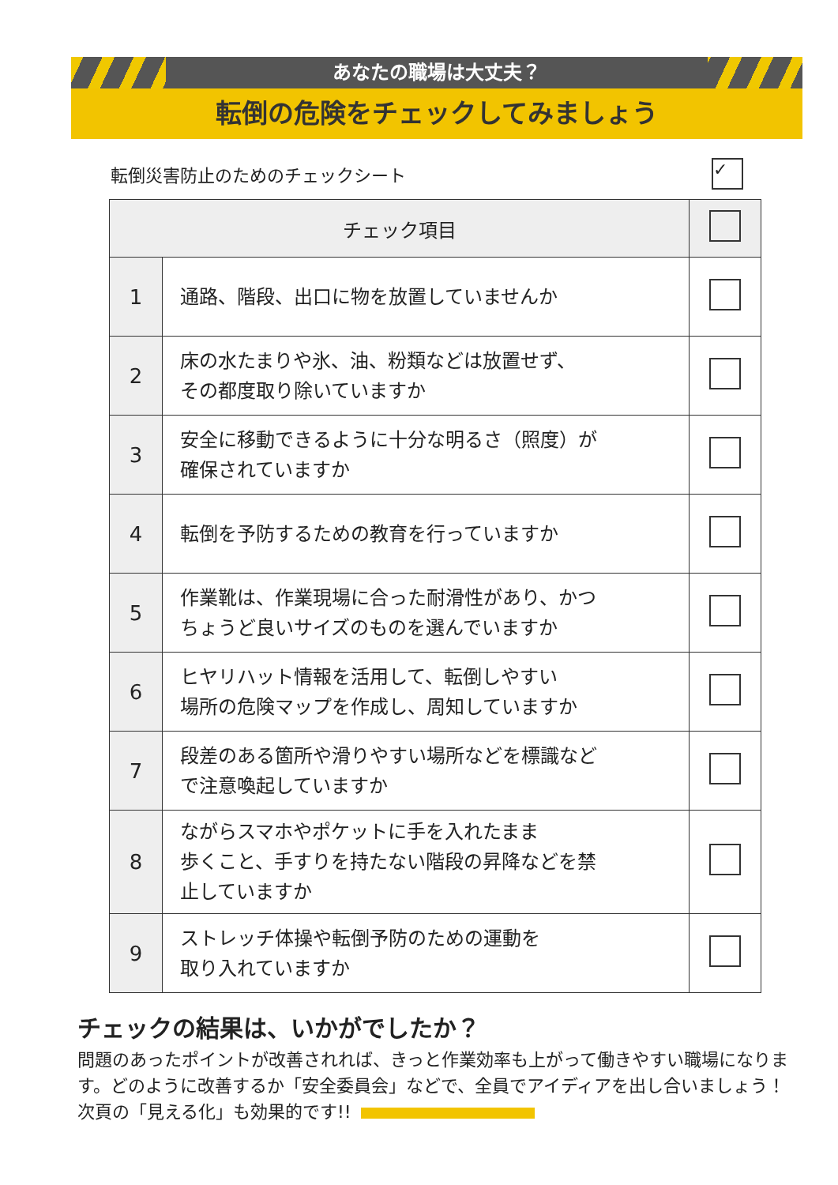あなたの職場は大丈夫？
転倒の危険をチェックしてみましょう
転倒災害防止のためのチェックシート ✓
| チェック項目 | | |
| --- | --- | --- |
| 1 | 通路、階段、出口に物を放置していませんか | |
| 2 | 床の水たまりや氷、油、粉類などは放置せず、 その都度取り除いていますか | |
| 3 | 安全に移動できるように十分な明るさ（照度）が 確保されていますか | |
| 4 | 転倒を予防するための教育を行っていますか | |
| 5 | 作業靴は、作業現場に合った耐滑性があり、かつ ちょうど良いサイズのものを選んでいますか | |
| 6 | ヒヤリハット情報を活用して、転倒しやすい 場所の危険マップを作成し、周知していますか | |
| 7 | 段差のある箇所や滑りやすい場所などを標識など で注意喚起していますか | |
| 8 | ながらスマホやポケットに手を入れたまま 歩くこと、手すりを持たない階段の昇降などを禁 止していますか | |
| 9 | ストレッチ体操や転倒予防のための運動を 取り入れていますか | |
チェックの結果は、いかがでしたか？
問題のあったポイントが改善されれば、きっと作業効率も上がって働きやすい職場になります。どのように改善するか「安全委員会」などで、全員でアイディアを出し合いましょう！　次頁の「見える化」も効果的です!!